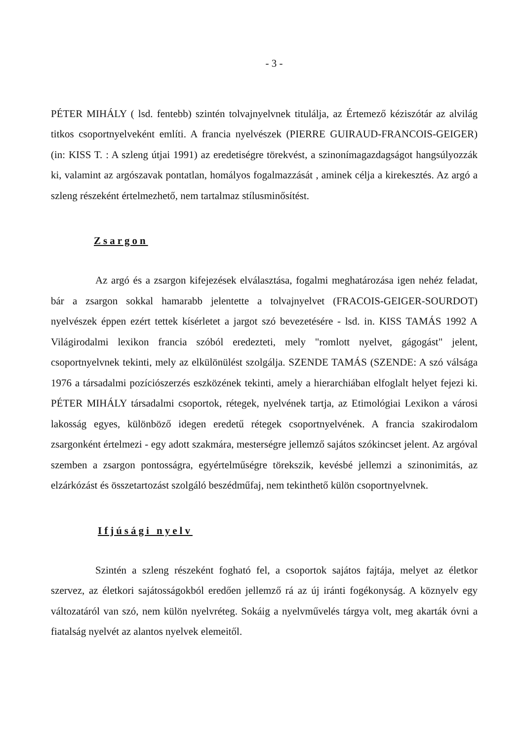- 3 -
PÉTER MIHÁLY ( lsd. fentebb) szintén tolvajnyelvnek titulálja, az Értemező kéziszótár az alvilág titkos csoportnyelveként említi. A francia nyelvészek (PIERRE GUIRAUD-FRANCOIS-GEIGER) (in: KISS T. : A szleng útjai 1991) az eredetiségre törekvést, a szinonímagazdagságot hangsúlyozzák ki, valamint az argószavak pontatlan, homályos fogalmazzását , aminek célja a kirekesztés. Az argó a szleng részeként értelmezhető, nem tartalmaz stílusminősítést.
Zsargon
Az argó és a zsargon kifejezések elválasztása, fogalmi meghatározása igen nehéz feladat, bár a zsargon sokkal hamarabb jelentette a tolvajnyelvet (FRACOIS-GEIGER-SOURDOT) nyelvészek éppen ezért tettek kísérletet a jargot szó bevezetésére - lsd. in. KISS TAMÁS 1992 A Világirodalmi lexikon francia szóból eredezteti, mely "romlott nyelvet, gágogást" jelent, csoportnyelvnek tekinti, mely az elkülönülést szolgálja. SZENDE TAMÁS (SZENDE: A szó válsága 1976 a társadalmi pozíciószerzés eszközének tekinti, amely a hierarchiában elfoglalt helyet fejezi ki. PÉTER MIHÁLY társadalmi csoportok, rétegek, nyelvének tartja, az Etimológiai Lexikon a városi lakosság egyes, különböző idegen eredetű rétegek csoportnyelvének. A francia szakirodalom zsargonként értelmezi - egy adott szakmára, mesterségre jellemző sajátos szókincset jelent. Az argóval szemben a zsargon pontosságra, egyértelműségre törekszik, kevésbé jellemzi a szinonimitás, az elzárkózást és összetartozást szolgáló beszédműfaj, nem tekinthető külön csoportnyelvnek.
Ifjúsági nyelv
Szintén a szleng részeként fogható fel, a csoportok sajátos fajtája, melyet az életkor szervez, az életkori sajátosságokból eredően jellemző rá az új iránti fogékonyság. A köznyelv egy változatáról van szó, nem külön nyelvréteg. Sokáig a nyelvművelés tárgya volt, meg akarták óvni a fiatalság nyelvét az alantos nyelvek elemeitől.